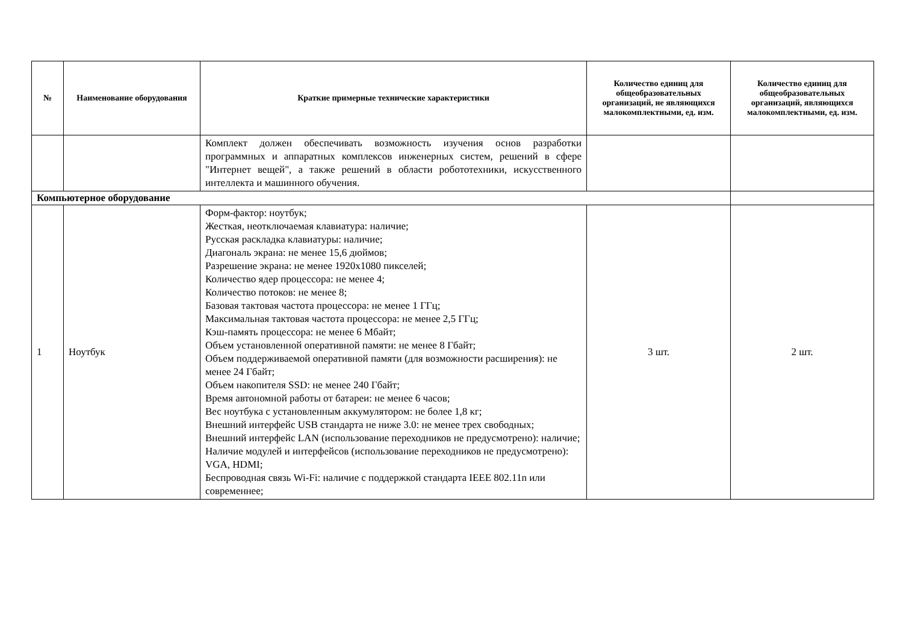| № | Наименование оборудования | Краткие примерные технические характеристики | Количество единиц для общеобразовательных организаций, не являющихся малокомплектными, ед. изм. | Количество единиц для общеобразовательных организаций, являющихся малокомплектными, ед. изм. |
| --- | --- | --- | --- | --- |
| | | Комплект должен обеспечивать возможность изучения основ разработки программных и аппаратных комплексов инженерных систем, решений в сфере "Интернет вещей", а также решений в области робототехники, искусственного интеллекта и машинного обучения. | | |
| Компьютерное оборудование | | | | |
| 1 | Ноутбук | Форм-фактор: ноутбук; Жесткая, неотключаемая клавиатура: наличие; Русская раскладка клавиатуры: наличие; Диагональ экрана: не менее 15,6 дюймов; Разрешение экрана: не менее 1920x1080 пикселей; Количество ядер процессора: не менее 4; Количество потоков: не менее 8; Базовая тактовая частота процессора: не менее 1 ГГц; Максимальная тактовая частота процессора: не менее 2,5 ГГц; Кэш-память процессора: не менее 6 Мбайт; Объем установленной оперативной памяти: не менее 8 Гбайт; Объем поддерживаемой оперативной памяти (для возможности расширения): не менее 24 Гбайт; Объем накопителя SSD: не менее 240 Гбайт; Время автономной работы от батареи: не менее 6 часов; Вес ноутбука с установленным аккумулятором: не более 1,8 кг; Внешний интерфейс USB стандарта не ниже 3.0: не менее трех свободных; Внешний интерфейс LAN (использование переходников не предусмотрено): наличие; Наличие модулей и интерфейсов (использование переходников не предусмотрено): VGA, HDMI; Беспроводная связь Wi-Fi: наличие с поддержкой стандарта IEEE 802.11n или современнее; | 3 шт. | 2 шт. |